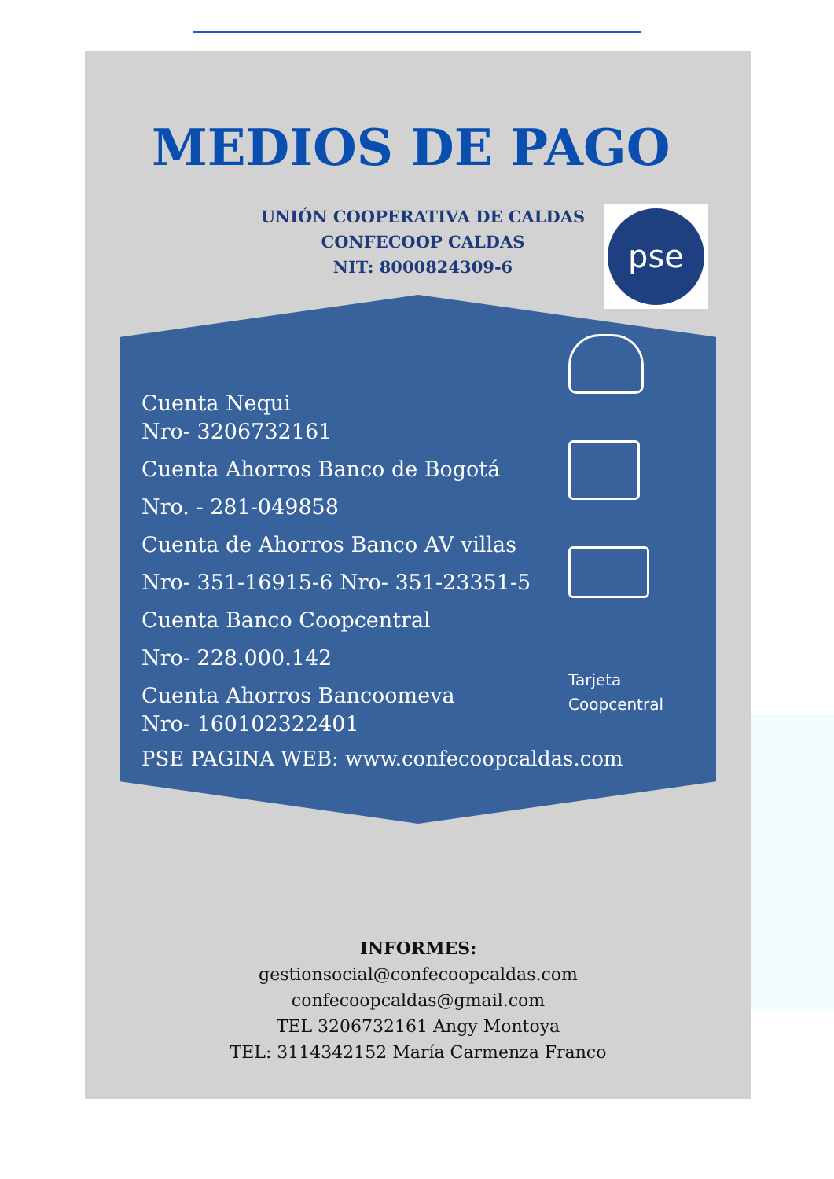MEDIOS DE PAGO
UNIÓN COOPERATIVA DE CALDAS
CONFECOOP CALDAS
NIT: 8000824309-6
pse
Cuenta Nequi
Nro- 3206732161
Cuenta Ahorros Banco de Bogotá
Nro. - 281-049858
Cuenta de Ahorros Banco AV villas
Nro- 351-16915-6 Nro- 351-23351-5
Cuenta Banco Coopcentral
Nro- 228.000.142
Cuenta Ahorros Bancoomeva
Nro- 160102322401
Tarjeta
Coopcentral
PSE PAGINA WEB: www.confecoopcaldas.com
INFORMES:
gestionsocial@confecoopcaldas.com
confecoopcaldas@gmail.com
TEL 3206732161 Angy Montoya
TEL: 3114342152 María Carmenza Franco